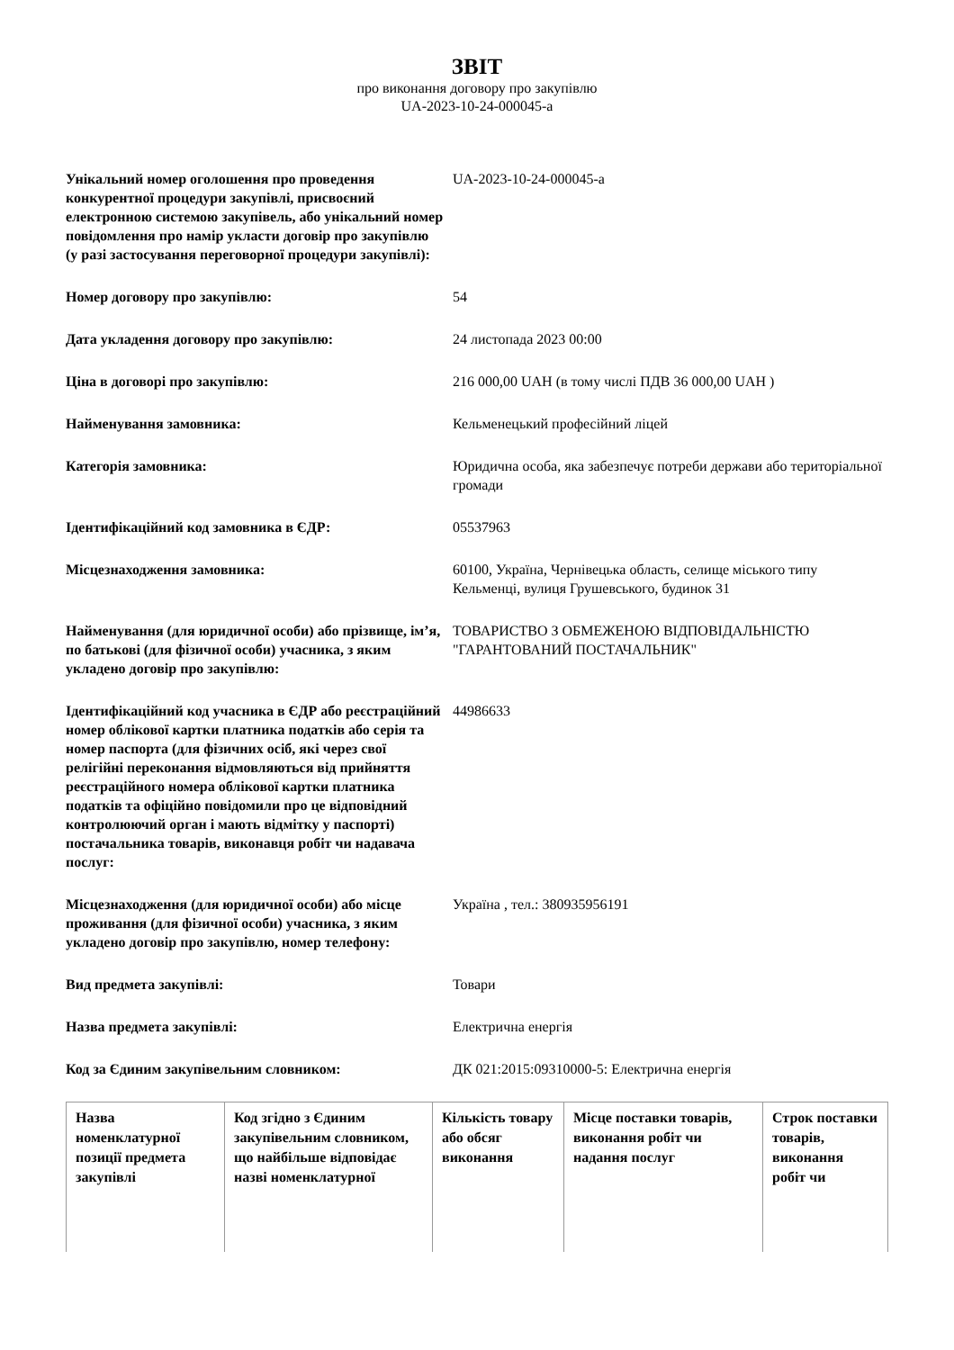ЗВІТ
про виконання договору про закупівлю
UA-2023-10-24-000045-a
| Унікальний номер оголошення про проведення конкурентної процедури закупівлі, присвоєний електронною системою закупівель, або унікальний номер повідомлення про намір укласти договір про закупівлю (у разі застосування переговорної процедури закупівлі): | UA-2023-10-24-000045-a |
| Номер договору про закупівлю: | 54 |
| Дата укладення договору про закупівлю: | 24 листопада 2023 00:00 |
| Ціна в договорі про закупівлю: | 216 000,00 UAH (в тому числі ПДВ 36 000,00 UAH ) |
| Найменування замовника: | Кельменецький професійний ліцей |
| Категорія замовника: | Юридична особа, яка забезпечує потреби держави або територіальної громади |
| Ідентифікаційний код замовника в ЄДР: | 05537963 |
| Місцезнаходження замовника: | 60100, Україна, Чернівецька область, селище міського типу Кельменці, вулиця Грушевського, будинок 31 |
| Найменування (для юридичної особи) або прізвище, ім’я, по батькові (для фізичної особи) учасника, з яким укладено договір про закупівлю: | ТОВАРИСТВО З ОБМЕЖЕНОЮ ВІДПОВІДАЛЬНІСТЮ "ГАРАНТОВАНИЙ ПОСТАЧАЛЬНИК" |
| Ідентифікаційний код учасника в ЄДР або реєстраційний номер облікової картки платника податків або серія та номер паспорта (для фізичних осіб, які через свої релігійні переконання відмовляються від прийняття реєстраційного номера облікової картки платника податків та офіційно повідомили про це відповідний контролюючий орган і мають відмітку у паспорті) постачальника товарів, виконавця робіт чи надавача послуг: | 44986633 |
| Місцезнаходження (для юридичної особи) або місце проживання (для фізичної особи) учасника, з яким укладено договір про закупівлю, номер телефону: | Україна , тел.: 380935956191 |
| Вид предмета закупівлі: | Товари |
| Назва предмета закупівлі: | Електрична енергія |
| Код за Єдиним закупівельним словником: | ДК 021:2015:09310000-5: Електрична енергія |
| Назва номенклатурної позиції предмета закупівлі | Код згідно з Єдиним закупівельним словником, що найбільше відповідає назві номенклатурної | Кількість товару або обсяг виконання | Місце поставки товарів, виконання робіт чи надання послуг | Строк поставки товарів, виконання робіт чи |
| --- | --- | --- | --- | --- |